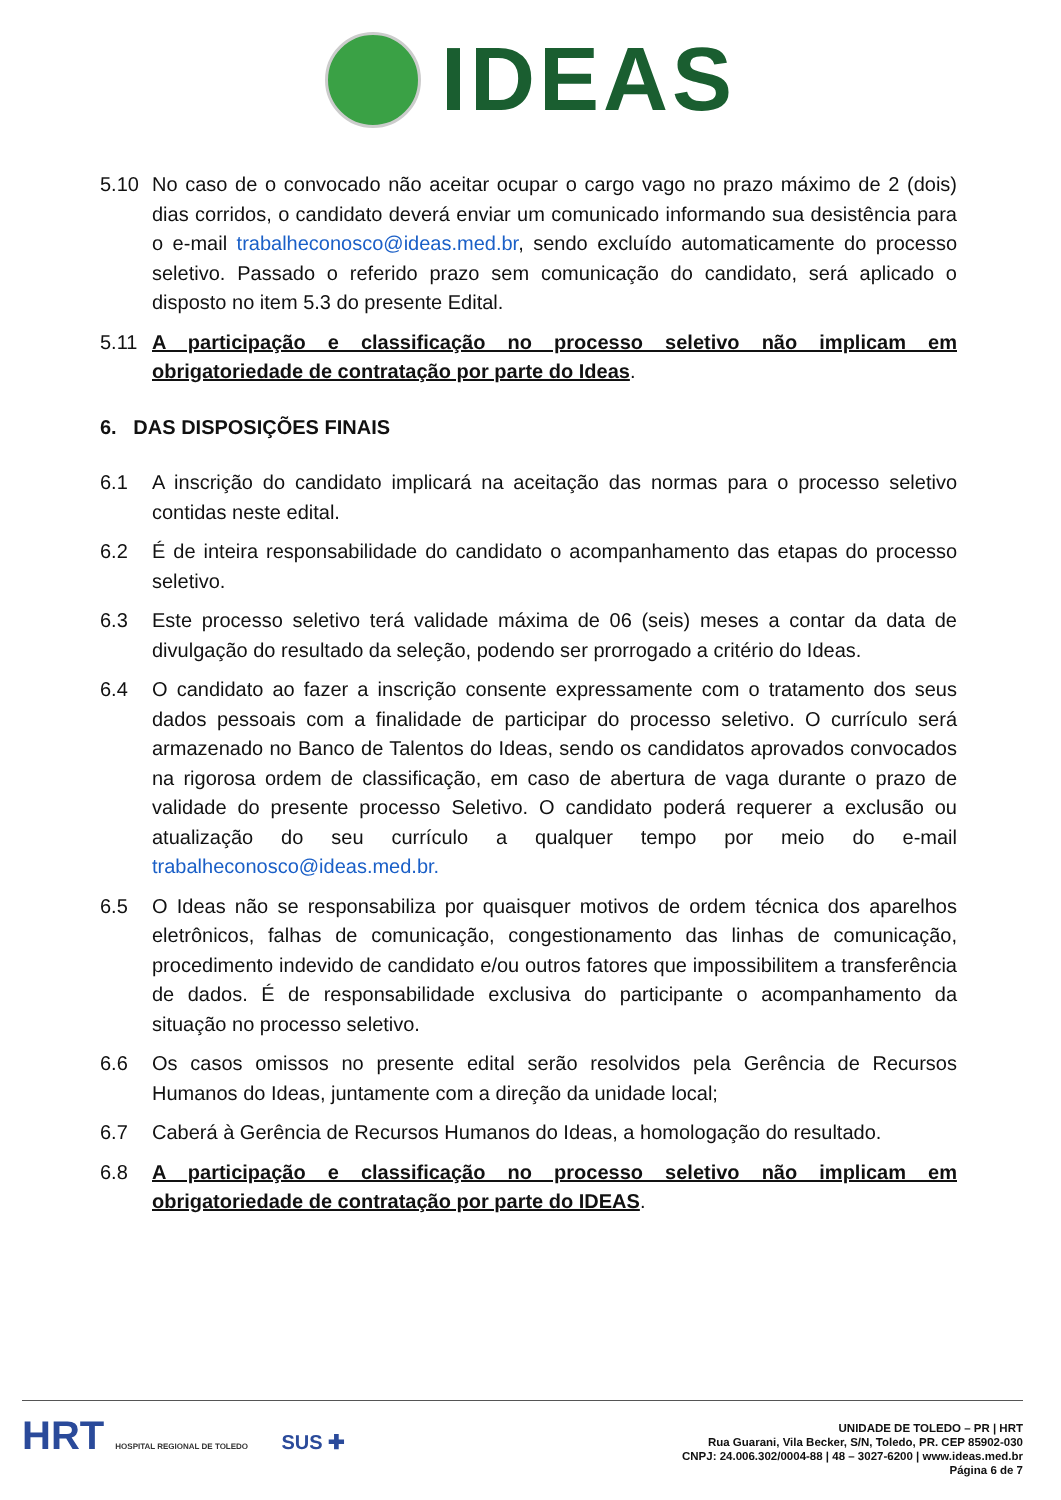IDEAS
5.10 No caso de o convocado não aceitar ocupar o cargo vago no prazo máximo de 2 (dois) dias corridos, o candidato deverá enviar um comunicado informando sua desistência para o e-mail trabalheconosco@ideas.med.br, sendo excluído automaticamente do processo seletivo. Passado o referido prazo sem comunicação do candidato, será aplicado o disposto no item 5.3 do presente Edital.
5.11 A participação e classificação no processo seletivo não implicam em obrigatoriedade de contratação por parte do Ideas.
6. DAS DISPOSIÇÕES FINAIS
6.1 A inscrição do candidato implicará na aceitação das normas para o processo seletivo contidas neste edital.
6.2 É de inteira responsabilidade do candidato o acompanhamento das etapas do processo seletivo.
6.3 Este processo seletivo terá validade máxima de 06 (seis) meses a contar da data de divulgação do resultado da seleção, podendo ser prorrogado a critério do Ideas.
6.4 O candidato ao fazer a inscrição consente expressamente com o tratamento dos seus dados pessoais com a finalidade de participar do processo seletivo. O currículo será armazenado no Banco de Talentos do Ideas, sendo os candidatos aprovados convocados na rigorosa ordem de classificação, em caso de abertura de vaga durante o prazo de validade do presente processo Seletivo. O candidato poderá requerer a exclusão ou atualização do seu currículo a qualquer tempo por meio do e-mail trabalheconosco@ideas.med.br.
6.5 O Ideas não se responsabiliza por quaisquer motivos de ordem técnica dos aparelhos eletrônicos, falhas de comunicação, congestionamento das linhas de comunicação, procedimento indevido de candidato e/ou outros fatores que impossibilitem a transferência de dados. É de responsabilidade exclusiva do participante o acompanhamento da situação no processo seletivo.
6.6 Os casos omissos no presente edital serão resolvidos pela Gerência de Recursos Humanos do Ideas, juntamente com a direção da unidade local;
6.7 Caberá à Gerência de Recursos Humanos do Ideas, a homologação do resultado.
6.8 A participação e classificação no processo seletivo não implicam em obrigatoriedade de contratação por parte do IDEAS.
HRT HOSPITAL REGIONAL DE TOLEDO SUS ✚
UNIDADE DE TOLEDO – PR | HRT
Rua Guarani, Vila Becker, S/N, Toledo, PR. CEP 85902-030
CNPJ: 24.006.302/0004-88 | 48 – 3027-6200 | www.ideas.med.br
Página 6 de 7